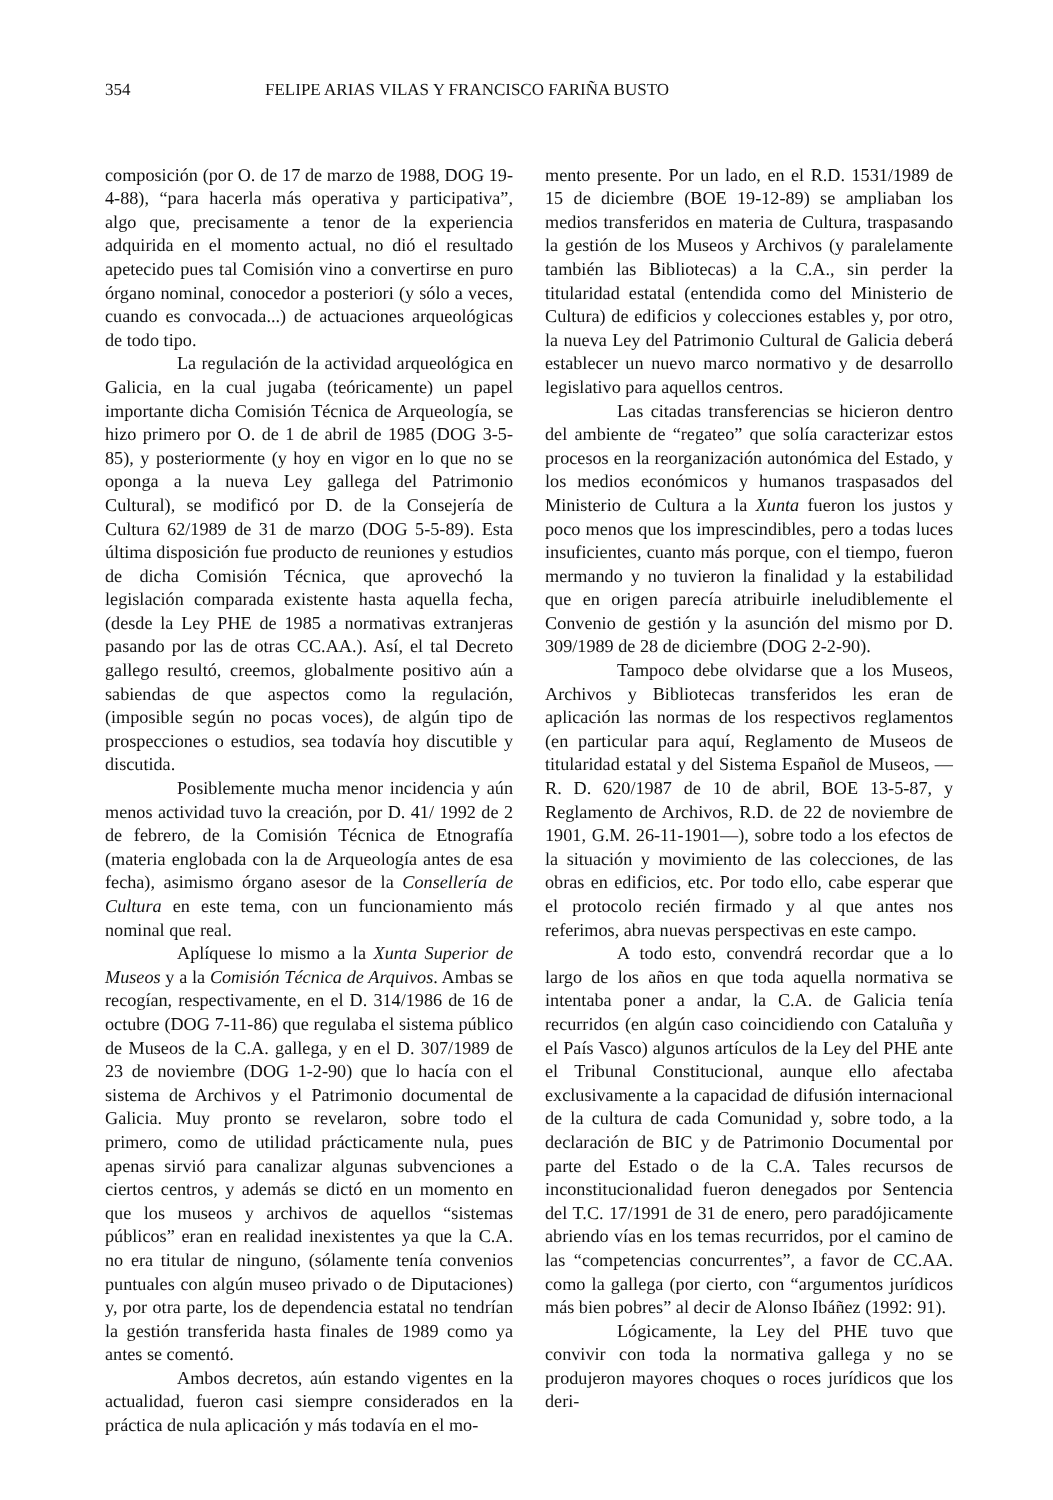354 FELIPE ARIAS VILAS Y FRANCISCO FARIÑA BUSTO
composición (por O. de 17 de marzo de 1988, DOG 19-4-88), “para hacerla más operativa y participativa”, algo que, precisamente a tenor de la experiencia adquirida en el momento actual, no dió el resultado apetecido pues tal Comisión vino a convertirse en puro órgano nominal, conocedor a posteriori (y sólo a veces, cuando es convocada...) de actuaciones arqueológicas de todo tipo.
La regulación de la actividad arqueológica en Galicia, en la cual jugaba (teóricamente) un papel importante dicha Comisión Técnica de Arqueología, se hizo primero por O. de 1 de abril de 1985 (DOG 3-5-85), y posteriormente (y hoy en vigor en lo que no se oponga a la nueva Ley gallega del Patrimonio Cultural), se modificó por D. de la Consejería de Cultura 62/1989 de 31 de marzo (DOG 5-5-89). Esta última disposición fue producto de reuniones y estudios de dicha Comisión Técnica, que aprovechó la legislación comparada existente hasta aquella fecha, (desde la Ley PHE de 1985 a normativas extranjeras pasando por las de otras CC.AA.). Así, el tal Decreto gallego resultó, creemos, globalmente positivo aún a sabiendas de que aspectos como la regulación, (imposible según no pocas voces), de algún tipo de prospecciones o estudios, sea todavía hoy discutible y discutida.
Posiblemente mucha menor incidencia y aún menos actividad tuvo la creación, por D. 41/ 1992 de 2 de febrero, de la Comisión Técnica de Etnografía (materia englobada con la de Arqueología antes de esa fecha), asimismo órgano asesor de la Consellería de Cultura en este tema, con un funcionamiento más nominal que real.
Aplíquese lo mismo a la Xunta Superior de Museos y a la Comisión Técnica de Arquivos. Ambas se recogían, respectivamente, en el D. 314/1986 de 16 de octubre (DOG 7-11-86) que regulaba el sistema público de Museos de la C.A. gallega, y en el D. 307/1989 de 23 de noviembre (DOG 1-2-90) que lo hacía con el sistema de Archivos y el Patrimonio documental de Galicia. Muy pronto se revelaron, sobre todo el primero, como de utilidad prácticamente nula, pues apenas sirvió para canalizar algunas subvenciones a ciertos centros, y además se dictó en un momento en que los museos y archivos de aquellos “sistemas públicos” eran en realidad inexistentes ya que la C.A. no era titular de ninguno, (sólamente tenía convenios puntuales con algún museo privado o de Diputaciones) y, por otra parte, los de dependencia estatal no tendrían la gestión transferida hasta finales de 1989 como ya antes se comentó.
Ambos decretos, aún estando vigentes en la actualidad, fueron casi siempre considerados en la práctica de nula aplicación y más todavía en el mo-
mento presente. Por un lado, en el R.D. 1531/1989 de 15 de diciembre (BOE 19-12-89) se ampliaban los medios transferidos en materia de Cultura, traspasando la gestión de los Museos y Archivos (y paralelamente también las Bibliotecas) a la C.A., sin perder la titularidad estatal (entendida como del Ministerio de Cultura) de edificios y colecciones estables y, por otro, la nueva Ley del Patrimonio Cultural de Galicia deberá establecer un nuevo marco normativo y de desarrollo legislativo para aquellos centros.
Las citadas transferencias se hicieron dentro del ambiente de “regateo” que solía caracterizar estos procesos en la reorganización autonómica del Estado, y los medios económicos y humanos traspasados del Ministerio de Cultura a la Xunta fueron los justos y poco menos que los imprescindibles, pero a todas luces insuficientes, cuanto más porque, con el tiempo, fueron mermando y no tuvieron la finalidad y la estabilidad que en origen parecía atribuirle ineludiblemente el Convenio de gestión y la asunción del mismo por D. 309/1989 de 28 de diciembre (DOG 2-2-90).
Tampoco debe olvidarse que a los Museos, Archivos y Bibliotecas transferidos les eran de aplicación las normas de los respectivos reglamentos (en particular para aquí, Reglamento de Museos de titularidad estatal y del Sistema Español de Museos, —R. D. 620/1987 de 10 de abril, BOE 13-5-87, y Reglamento de Archivos, R.D. de 22 de noviembre de 1901, G.M. 26-11-1901—), sobre todo a los efectos de la situación y movimiento de las colecciones, de las obras en edificios, etc. Por todo ello, cabe esperar que el protocolo recién firmado y al que antes nos referimos, abra nuevas perspectivas en este campo.
A todo esto, convendrá recordar que a lo largo de los años en que toda aquella normativa se intentaba poner a andar, la C.A. de Galicia tenía recurridos (en algún caso coincidiendo con Cataluña y el País Vasco) algunos artículos de la Ley del PHE ante el Tribunal Constitucional, aunque ello afectaba exclusivamente a la capacidad de difusión internacional de la cultura de cada Comunidad y, sobre todo, a la declaración de BIC y de Patrimonio Documental por parte del Estado o de la C.A. Tales recursos de inconstitucionalidad fueron denegados por Sentencia del T.C. 17/1991 de 31 de enero, pero paradójicamente abriendo vías en los temas recurridos, por el camino de las “competencias concurrentes”, a favor de CC.AA. como la gallega (por cierto, con “argumentos jurídicos más bien pobres” al decir de Alonso Ibáñez (1992: 91).
Lógicamente, la Ley del PHE tuvo que convivir con toda la normativa gallega y no se produjeron mayores choques o roces jurídicos que los deri-